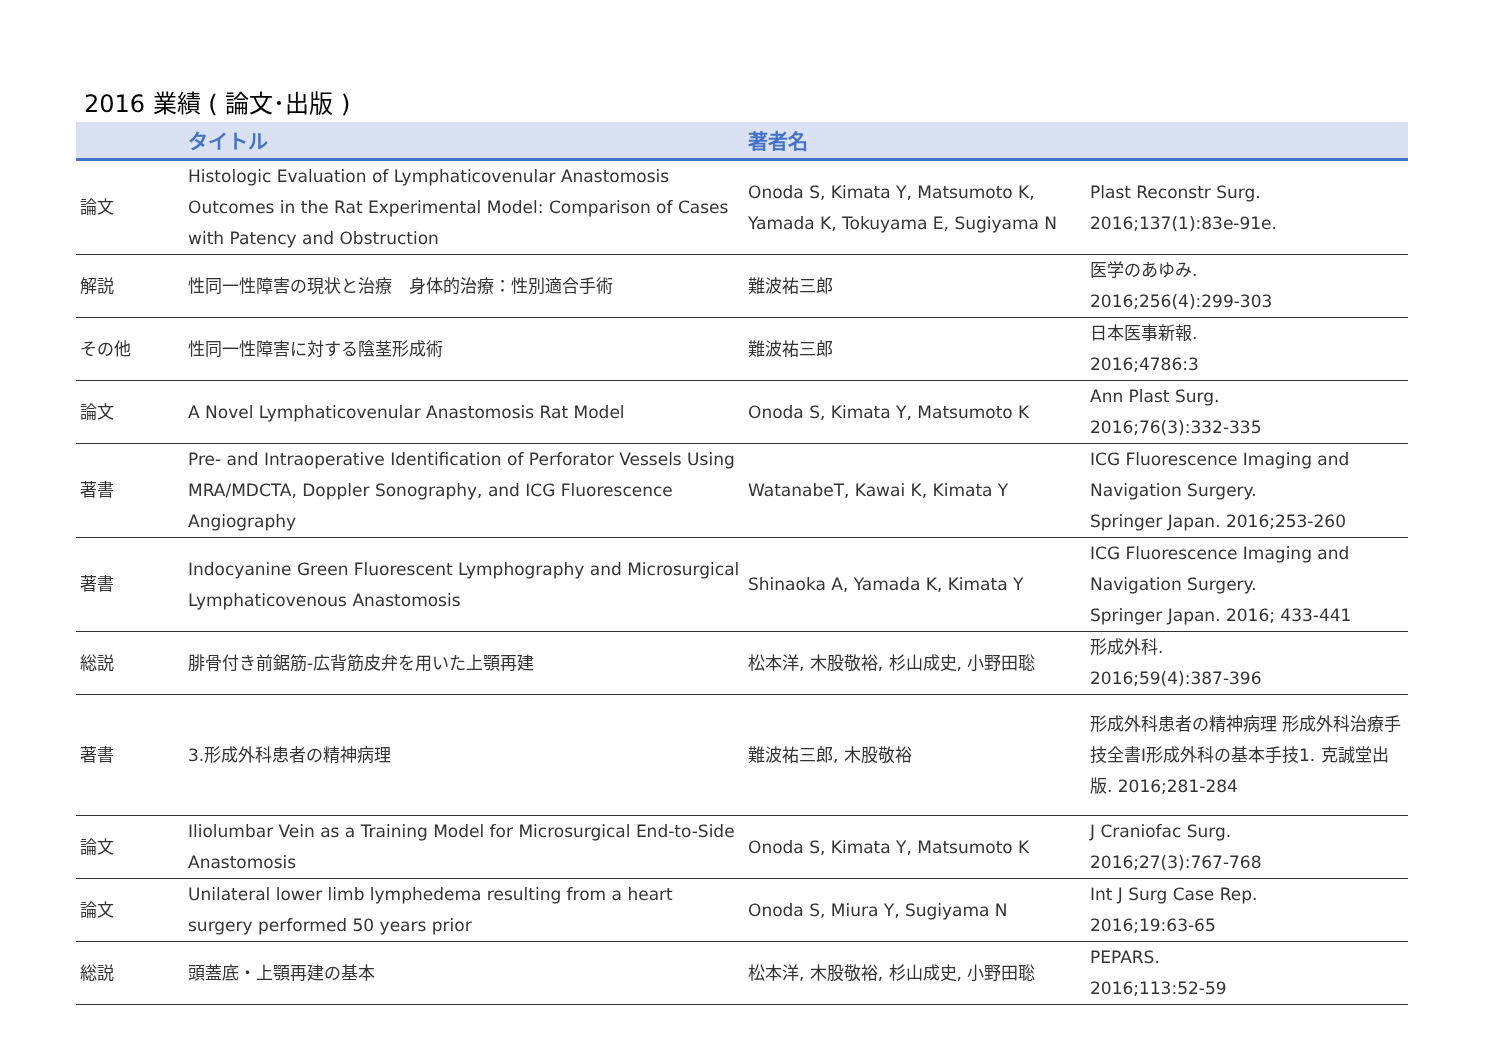2016 業績 ( 論文･出版 )
| | タイトル | 著者名 | |
| --- | --- | --- | --- |
| 論文 | Histologic Evaluation of Lymphaticovenular Anastomosis Outcomes in the Rat Experimental Model: Comparison of Cases with Patency and Obstruction | Onoda S, Kimata Y, Matsumoto K, Yamada K, Tokuyama E, Sugiyama N | Plast Reconstr Surg. 2016;137(1):83e-91e. |
| 解説 | 性同一性障害の現状と治療 身体的治療：性別適合手術 | 難波祐三郎 | 医学のあゆみ. 2016;256(4):299-303 |
| その他 | 性同一性障害に対する陰茎形成術 | 難波祐三郎 | 日本医事新報. 2016;4786:3 |
| 論文 | A Novel Lymphaticovenular Anastomosis Rat Model | Onoda S, Kimata Y, Matsumoto K | Ann Plast Surg. 2016;76(3):332-335 |
| 著書 | Pre- and Intraoperative Identification of Perforator Vessels Using MRA/MDCTA, Doppler Sonography, and ICG Fluorescence Angiography | WatanabeT, Kawai K, Kimata Y | ICG Fluorescence Imaging and Navigation Surgery. Springer Japan. 2016;253-260 |
| 著書 | Indocyanine Green Fluorescent Lymphography and Microsurgical Lymphaticovenous Anastomosis | Shinaoka A, Yamada K, Kimata Y | ICG Fluorescence Imaging and Navigation Surgery. Springer Japan. 2016; 433-441 |
| 総説 | 腓骨付き前鋸筋-広背筋皮弁を用いた上顎再建 | 松本洋, 木股敬裕, 杉山成史, 小野田聡 | 形成外科. 2016;59(4):387-396 |
| 著書 | 3.形成外科患者の精神病理 | 難波祐三郎, 木股敬裕 | 形成外科患者の精神病理 形成外科治療手技全書Ⅰ形成外科の基本手技1. 克誠堂出版. 2016;281-284 |
| 論文 | Iliolumbar Vein as a Training Model for Microsurgical End-to-Side Anastomosis | Onoda S, Kimata Y, Matsumoto K | J Craniofac Surg. 2016;27(3):767-768 |
| 論文 | Unilateral lower limb lymphedema resulting from a heart surgery performed 50 years prior | Onoda S, Miura Y, Sugiyama N | Int J Surg Case Rep. 2016;19:63-65 |
| 総説 | 頭蓋底・上顎再建の基本 | 松本洋, 木股敬裕, 杉山成史, 小野田聡 | PEPARS. 2016;113:52-59 |